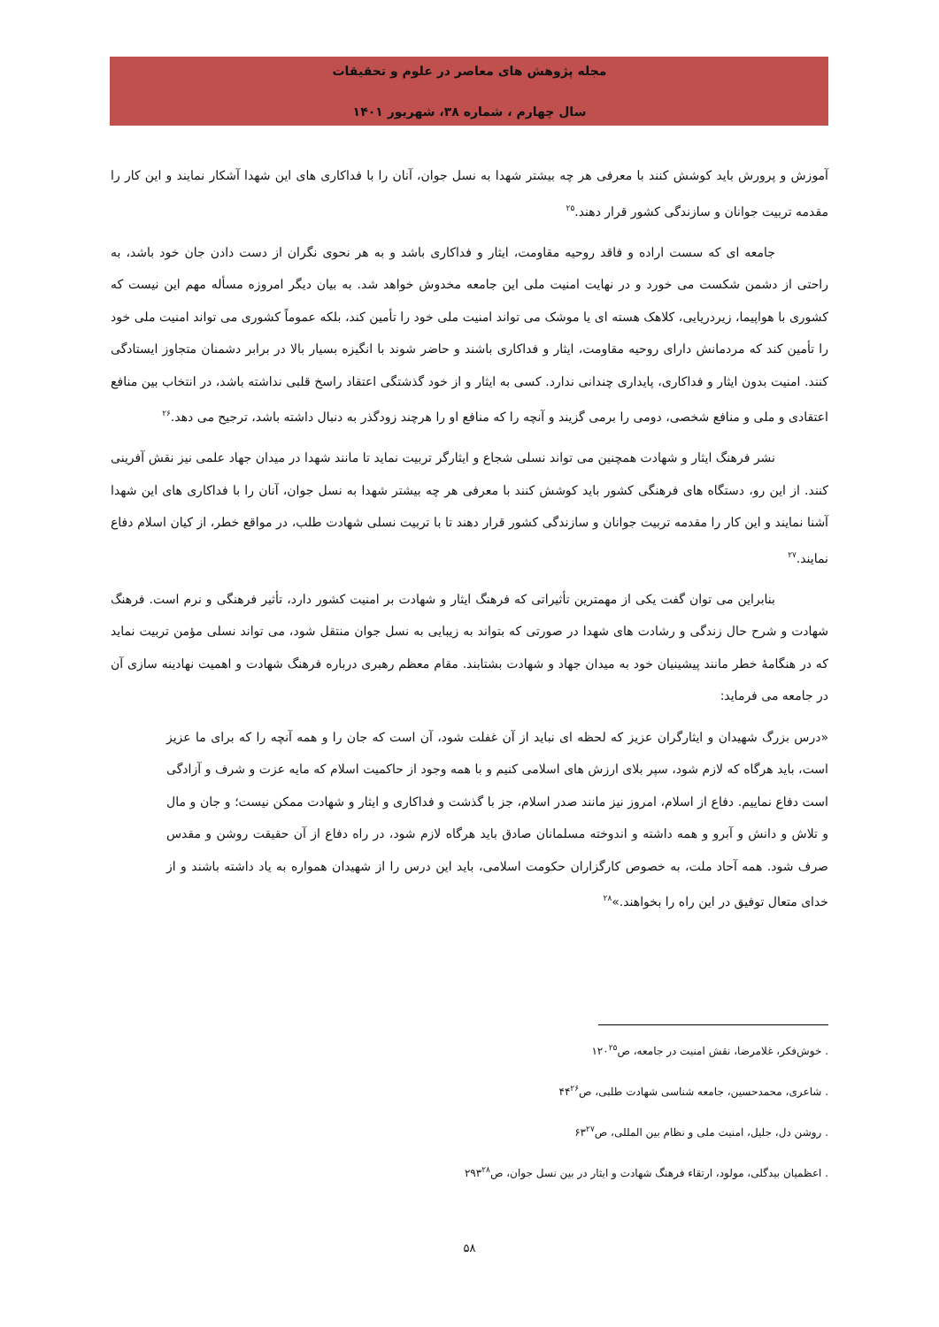مجله پژوهش های معاصر در علوم و تحقیقات
سال چهارم ، شماره ۳۸، شهریور ۱۴۰۱
آموزش و پرورش باید کوشش کنند با معرفی هر چه بیشتر شهدا به نسل جوان، آنان را با فداکاری های این شهدا آشکار نمایند و این کار را مقدمه تربیت جوانان و سازندگی کشور قرار دهند.<sup>۲۵</sup>
جامعه ای که سست اراده و فاقد روحیه مقاومت، ایثار و فداکاری باشد و به هر نحوی نگران از دست دادن جان خود باشد، به راحتی از دشمن شکست می خورد و در نهایت امنیت ملی این جامعه مخدوش خواهد شد. به بیان دیگر امروزه مسأله مهم این نیست که کشوری با هواپیما، زیردریایی، کلاهک هسته ای یا موشک می تواند امنیت ملی خود را تأمین کند، بلکه عموماً کشوری می تواند امنیت ملی خود را تأمین کند که مردمانش دارای روحیه مقاومت، ایثار و فداکاری باشند و حاضر شوند با انگیزه بسیار بالا در برابر دشمنان متجاوز ایستادگی کنند. امنیت بدون ایثار و فداکاری، پایداری چندانی ندارد. کسی به ایثار و از خود گذشتگی اعتقاد راسخ قلبی نداشته باشد، در انتخاب بین منافع اعتقادی و ملی و منافع شخصی، دومی را برمی گزیند و آنچه را که منافع او را هرچند زودگذر به دنبال داشته باشد، ترجیح می دهد.<sup>۲۶</sup>
نشر فرهنگ ایثار و شهادت همچنین می تواند نسلی شجاع و ایثارگر تربیت نماید تا مانند شهدا در میدان جهاد علمی نیز نقش آفرینی کنند. از این رو، دستگاه های فرهنگی کشور باید کوشش کنند با معرفی هر چه بیشتر شهدا به نسل جوان، آنان را با فداکاری های این شهدا آشنا نمایند و این کار را مقدمه تربیت جوانان و سازندگی کشور قرار دهند تا با تربیت نسلی شهادت طلب، در مواقع خطر، از کیان اسلام دفاع نمایند.<sup>۲۷</sup>
بنابراین می توان گفت یکی از مهمترین تأثیراتی که فرهنگ ایثار و شهادت بر امنیت کشور دارد، تأثیر فرهنگی و نرم است. فرهنگ شهادت و شرح حال زندگی و رشادت های شهدا در صورتی که بتواند به زیبایی به نسل جوان منتقل شود، می تواند نسلی مؤمن تربیت نماید که در هنگامهٔ خطر مانند پیشینیان خود به میدان جهاد و شهادت بشتابند. مقام معظم رهبری درباره فرهنگ شهادت و اهمیت نهادینه سازی آن در جامعه می فرماید:
«درس بزرگ شهیدان و ایثارگران عزیز که لحظه ای نباید از آن غفلت شود، آن است که جان را و همه آنچه را که برای ما عزیز است، باید هرگاه که لازم شود، سپر بلای ارزش های اسلامی کنیم و با همه وجود از حاکمیت اسلام که مایه عزت و شرف و آزادگی است دفاع نماییم. دفاع از اسلام، امروز نیز مانند صدر اسلام، جز با گذشت و فداکاری و ایثار و شهادت ممکن نیست؛ و جان و مال و تلاش و دانش و آبرو و همه داشته و اندوخته مسلمانان صادق باید هرگاه لازم شود، در راه دفاع از آن حقیقت روشن و مقدس صرف شود. همه آحاد ملت، به خصوص کارگزاران حکومت اسلامی، باید این درس را از شهیدان همواره به یاد داشته باشند و از خدای متعال توفیق در این راه را بخواهند.»<sup>۲۸</sup>
. خوش‌فکر، غلامرضا، نقش امنیت در جامعه، ص۱۲۰<sup>۲۵</sup>
. شاعری، محمدحسین، جامعه شناسی شهادت طلبی، ص۴۴<sup>۲۶</sup>
. روشن دل، جلیل، امنیت ملی و نظام بین المللی، ص۶۳<sup>۲۷</sup>
. اعظمیان بیدگلی، مولود، ارتقاء فرهنگ شهادت و ایثار در بین نسل جوان، ص۲۹۳<sup>۲۸</sup>
۵۸